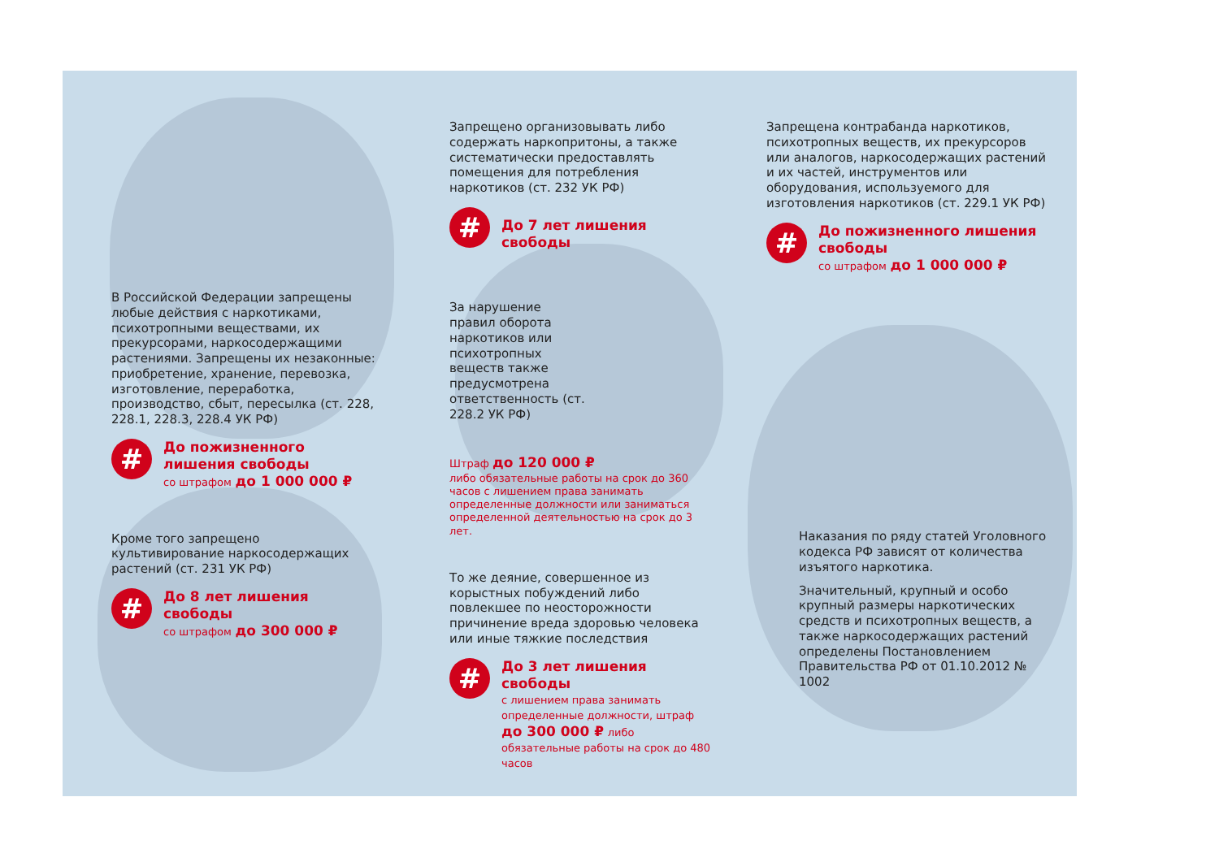В Российской Федерации запрещены любые действия с наркотиками, психотропными веществами, их прекурсорами, наркосодержащими растениями. Запрещены их незаконные: приобретение, хранение, перевозка, изготовление, переработка, производство, сбыт, пересылка (ст. 228, 228.1, 228.3, 228.4 УК РФ)
#
До пожизненного лишения свободы
со штрафом до 1 000 000 ₽
Кроме того запрещено культивирование наркосодержащих растений (ст. 231 УК РФ)
#
До 8 лет лишения свободы
со штрафом до 300 000 ₽
Запрещено организовывать либо содержать наркопритоны, а также систематически предоставлять помещения для потребления наркотиков (ст. 232 УК РФ)
#
До 7 лет лишения свободы
За нарушение правил оборота наркотиков или психотропных веществ также предусмотрена ответственность (ст. 228.2 УК РФ)
Штраф до 120 000 ₽
либо обязательные работы на срок до 360 часов с лишением права занимать определенные должности или заниматься определенной деятельностью на срок до 3 лет.
То же деяние, совершенное из корыстных побуждений либо повлекшее по неосторожности причинение вреда здоровью человека или иные тяжкие последствия
#
До 3 лет лишения свободы
с лишением права занимать определенные должности, штраф до 300 000 ₽ либо обязательные работы на срок до 480 часов
Запрещена контрабанда наркотиков, психотропных веществ, их прекурсоров или аналогов, наркосодержащих растений и их частей, инструментов или оборудования, используемого для изготовления наркотиков (ст. 229.1 УК РФ)
#
До пожизненного лишения свободы
со штрафом до 1 000 000 ₽
Наказания по ряду статей Уголовного кодекса РФ зависят от количества изъятого наркотика.
Значительный, крупный и особо крупный размеры наркотических средств и психотропных веществ, а также наркосодержащих растений определены Постановлением Правительства РФ от 01.10.2012 № 1002